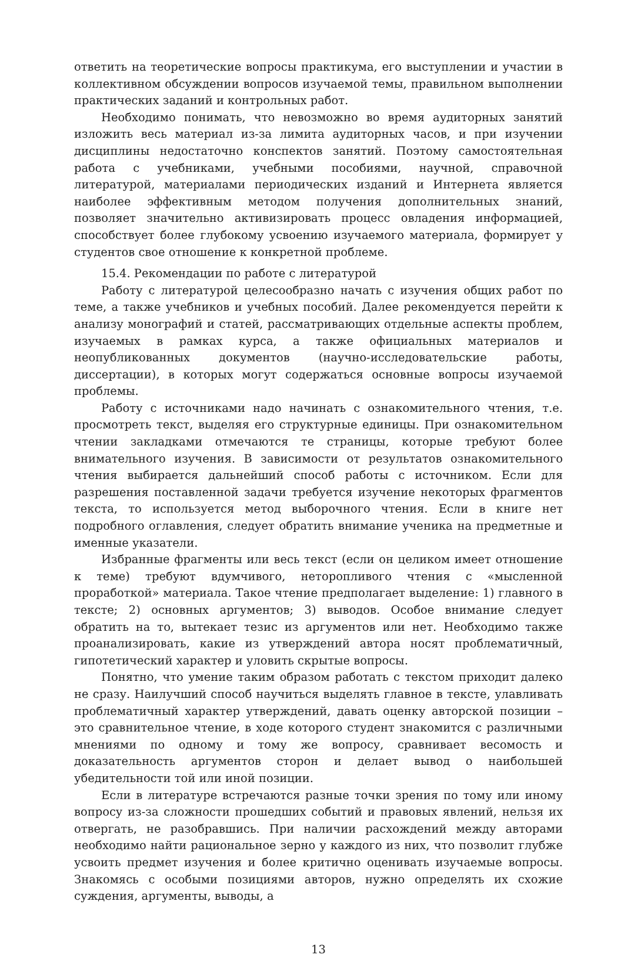ответить на теоретические вопросы практикума, его выступлении и участии в коллективном обсуждении вопросов изучаемой темы, правильном выполнении практических заданий и контрольных работ.
Необходимо понимать, что невозможно во время аудиторных занятий изложить весь материал из-за лимита аудиторных часов, и при изучении дисциплины недостаточно конспектов занятий. Поэтому самостоятельная работа с учебниками, учебными пособиями, научной, справочной литературой, материалами периодических изданий и Интернета является наиболее эффективным методом получения дополнительных знаний, позволяет значительно активизировать процесс овладения информацией, способствует более глубокому усвоению изучаемого материала, формирует у студентов свое отношение к конкретной проблеме.
15.4. Рекомендации по работе с литературой
Работу с литературой целесообразно начать с изучения общих работ по теме, а также учебников и учебных пособий. Далее рекомендуется перейти к анализу монографий и статей, рассматривающих отдельные аспекты проблем, изучаемых в рамках курса, а также официальных материалов и неопубликованных документов (научно-исследовательские работы, диссертации), в которых могут содержаться основные вопросы изучаемой проблемы.
Работу с источниками надо начинать с ознакомительного чтения, т.е. просмотреть текст, выделяя его структурные единицы. При ознакомительном чтении закладками отмечаются те страницы, которые требуют более внимательного изучения. В зависимости от результатов ознакомительного чтения выбирается дальнейший способ работы с источником. Если для разрешения поставленной задачи требуется изучение некоторых фрагментов текста, то используется метод выборочного чтения. Если в книге нет подробного оглавления, следует обратить внимание ученика на предметные и именные указатели.
Избранные фрагменты или весь текст (если он целиком имеет отношение к теме) требуют вдумчивого, неторопливого чтения с «мысленной проработкой» материала. Такое чтение предполагает выделение: 1) главного в тексте; 2) основных аргументов; 3) выводов. Особое внимание следует обратить на то, вытекает тезис из аргументов или нет. Необходимо также проанализировать, какие из утверждений автора носят проблематичный, гипотетический характер и уловить скрытые вопросы.
Понятно, что умение таким образом работать с текстом приходит далеко не сразу. Наилучший способ научиться выделять главное в тексте, улавливать проблематичный характер утверждений, давать оценку авторской позиции – это сравнительное чтение, в ходе которого студент знакомится с различными мнениями по одному и тому же вопросу, сравнивает весомость и доказательность аргументов сторон и делает вывод о наибольшей убедительности той или иной позиции.
Если в литературе встречаются разные точки зрения по тому или иному вопросу из-за сложности прошедших событий и правовых явлений, нельзя их отвергать, не разобравшись. При наличии расхождений между авторами необходимо найти рациональное зерно у каждого из них, что позволит глубже усвоить предмет изучения и более критично оценивать изучаемые вопросы. Знакомясь с особыми позициями авторов, нужно определять их схожие суждения, аргументы, выводы, а
13